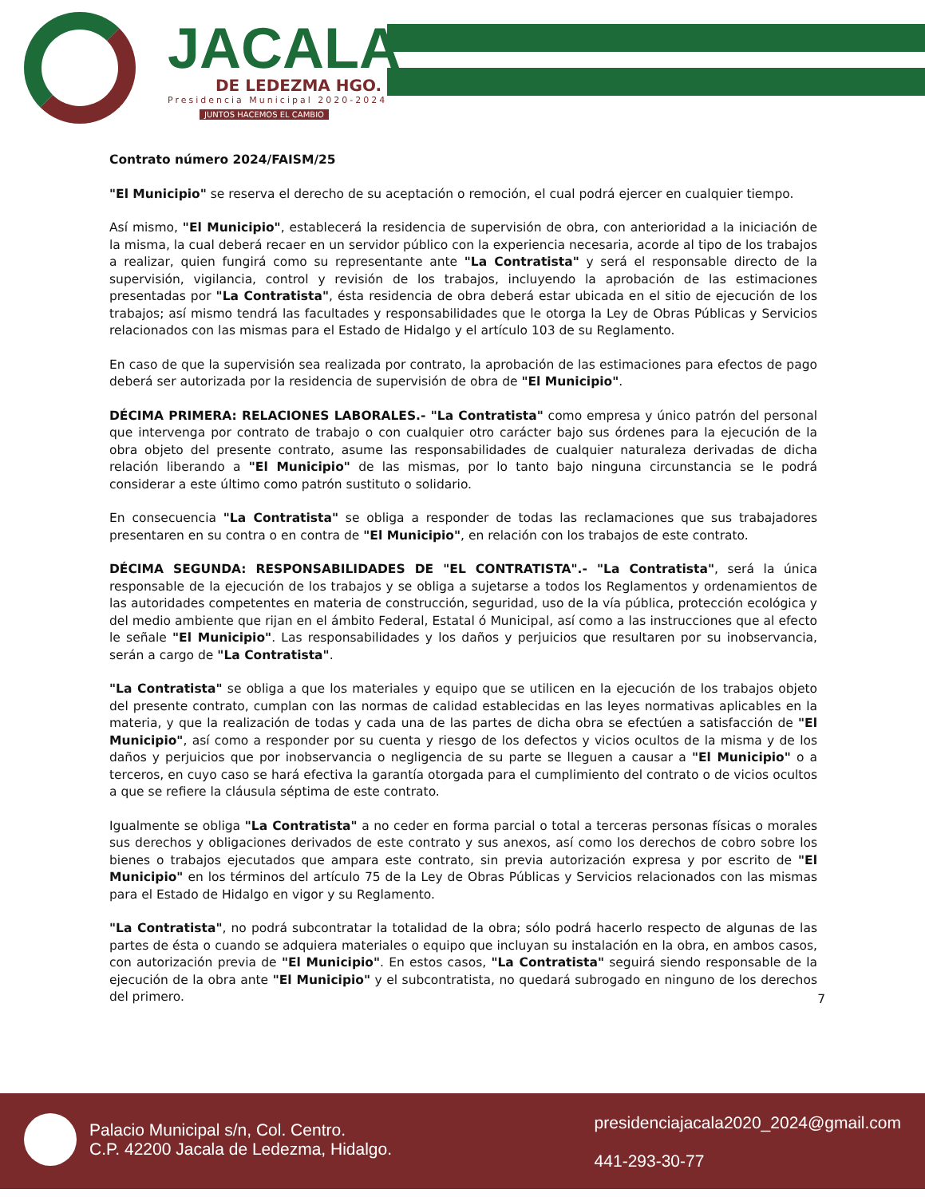JACALA
DE LEDEZMA HGO.
Presidencia Municipal 2020-2024
JUNTOS HACEMOS EL CAMBIO
Contrato número 2024/FAISM/25
"El Municipio" se reserva el derecho de su aceptación o remoción, el cual podrá ejercer en cualquier tiempo.
Así mismo, "El Municipio", establecerá la residencia de supervisión de obra, con anterioridad a la iniciación de la misma, la cual deberá recaer en un servidor público con la experiencia necesaria, acorde al tipo de los trabajos a realizar, quien fungirá como su representante ante "La Contratista" y será el responsable directo de la supervisión, vigilancia, control y revisión de los trabajos, incluyendo la aprobación de las estimaciones presentadas por "La Contratista", ésta residencia de obra deberá estar ubicada en el sitio de ejecución de los trabajos; así mismo tendrá las facultades y responsabilidades que le otorga la Ley de Obras Públicas y Servicios relacionados con las mismas para el Estado de Hidalgo y el artículo 103 de su Reglamento.
En caso de que la supervisión sea realizada por contrato, la aprobación de las estimaciones para efectos de pago deberá ser autorizada por la residencia de supervisión de obra de "El Municipio".
DÉCIMA PRIMERA: RELACIONES LABORALES.- "La Contratista" como empresa y único patrón del personal que intervenga por contrato de trabajo o con cualquier otro carácter bajo sus órdenes para la ejecución de la obra objeto del presente contrato, asume las responsabilidades de cualquier naturaleza derivadas de dicha relación liberando a "El Municipio" de las mismas, por lo tanto bajo ninguna circunstancia se le podrá considerar a este último como patrón sustituto o solidario.
En consecuencia "La Contratista" se obliga a responder de todas las reclamaciones que sus trabajadores presentaren en su contra o en contra de "El Municipio", en relación con los trabajos de este contrato.
DÉCIMA SEGUNDA: RESPONSABILIDADES DE "EL CONTRATISTA".- "La Contratista", será la única responsable de la ejecución de los trabajos y se obliga a sujetarse a todos los Reglamentos y ordenamientos de las autoridades competentes en materia de construcción, seguridad, uso de la vía pública, protección ecológica y del medio ambiente que rijan en el ámbito Federal, Estatal ó Municipal, así como a las instrucciones que al efecto le señale "El Municipio". Las responsabilidades y los daños y perjuicios que resultaren por su inobservancia, serán a cargo de "La Contratista".
"La Contratista" se obliga a que los materiales y equipo que se utilicen en la ejecución de los trabajos objeto del presente contrato, cumplan con las normas de calidad establecidas en las leyes normativas aplicables en la materia, y que la realización de todas y cada una de las partes de dicha obra se efectúen a satisfacción de "El Municipio", así como a responder por su cuenta y riesgo de los defectos y vicios ocultos de la misma y de los daños y perjuicios que por inobservancia o negligencia de su parte se lleguen a causar a "El Municipio" o a terceros, en cuyo caso se hará efectiva la garantía otorgada para el cumplimiento del contrato o de vicios ocultos a que se refiere la cláusula séptima de este contrato.
Igualmente se obliga "La Contratista" a no ceder en forma parcial o total a terceras personas físicas o morales sus derechos y obligaciones derivados de este contrato y sus anexos, así como los derechos de cobro sobre los bienes o trabajos ejecutados que ampara este contrato, sin previa autorización expresa y por escrito de "El Municipio" en los términos del artículo 75 de la Ley de Obras Públicas y Servicios relacionados con las mismas para el Estado de Hidalgo en vigor y su Reglamento.
"La Contratista", no podrá subcontratar la totalidad de la obra; sólo podrá hacerlo respecto de algunas de las partes de ésta o cuando se adquiera materiales o equipo que incluyan su instalación en la obra, en ambos casos, con autorización previa de "El Municipio". En estos casos, "La Contratista" seguirá siendo responsable de la ejecución de la obra ante "El Municipio" y el subcontratista, no quedará subrogado en ninguno de los derechos del primero.
7
Palacio Municipal s/n, Col. Centro.
C.P. 42200 Jacala de Ledezma, Hidalgo.
presidenciajacala2020_2024@gmail.com
441-293-30-77